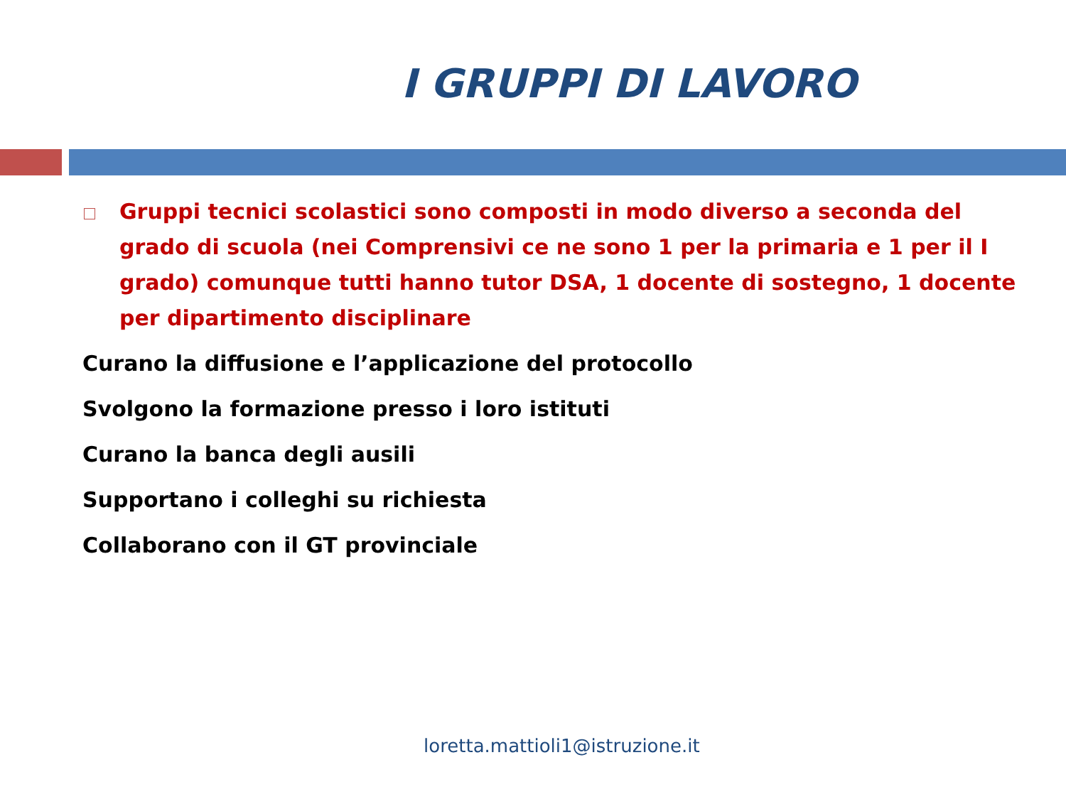I GRUPPI DI LAVORO
Gruppi tecnici scolastici sono composti in modo diverso a seconda del grado di scuola (nei Comprensivi ce ne sono 1 per la primaria e 1 per il I grado) comunque tutti hanno tutor DSA, 1 docente di sostegno, 1 docente per dipartimento disciplinare
Curano la diffusione e l’applicazione del protocollo
Svolgono la formazione presso i loro istituti
Curano la banca degli ausili
Supportano i colleghi su richiesta
Collaborano con il GT provinciale
loretta.mattioli1@istruzione.it